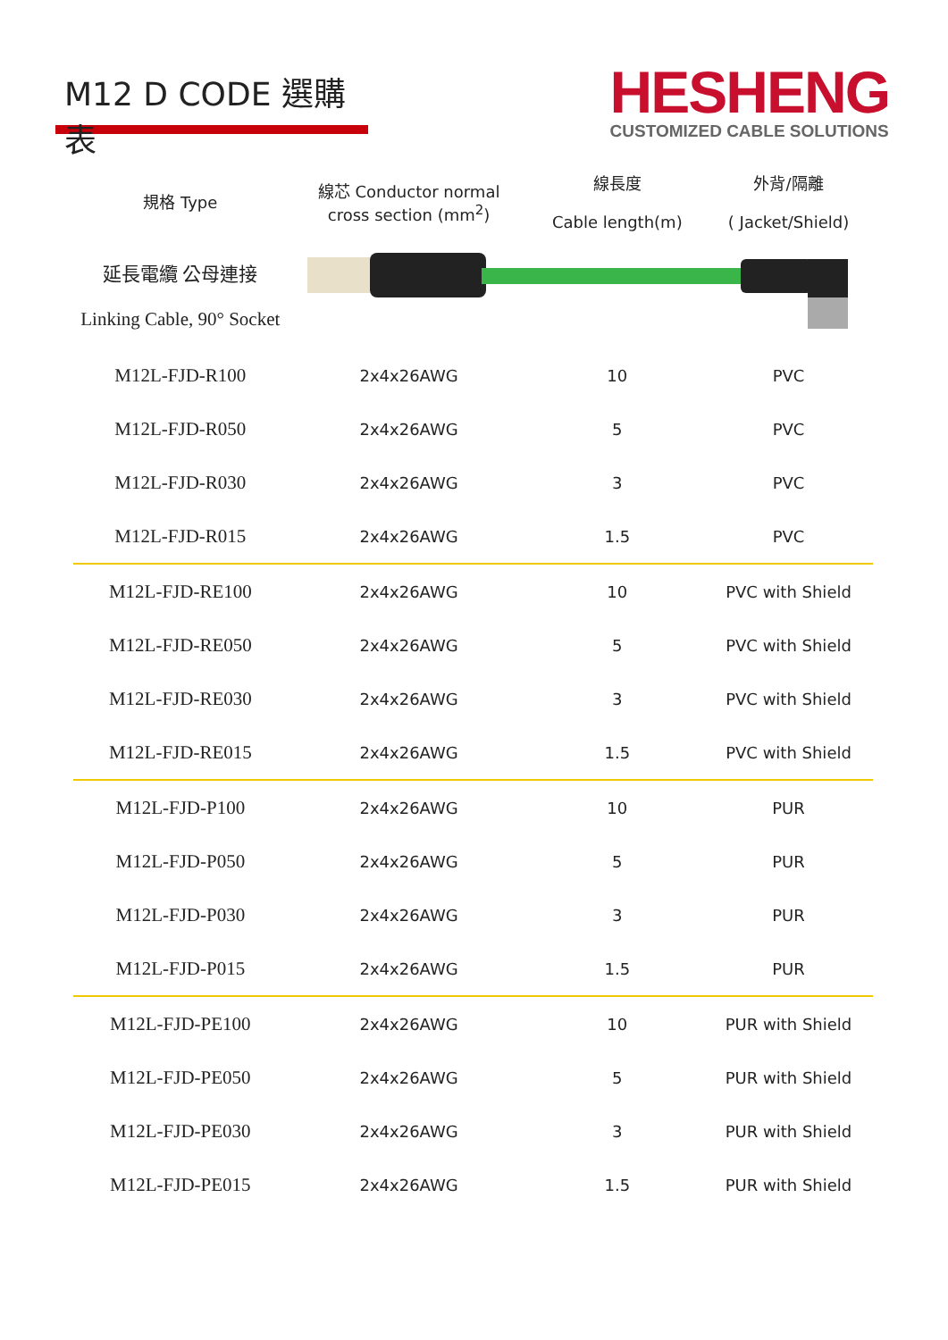M12 D CODE 選購表
HESHENG
CUSTOMIZED CABLE SOLUTIONS
| 規格 Type | 線芯 Conductor normal cross section (mm<sup>2</sup>) | 線長度 Cable length(m) | 外背/隔離 ( Jacket/Shield) |
| --- | --- | --- | --- |
| 延長電纜 公母連接 Linking Cable, 90° Socket | | | |
| M12L-FJD-R100 | 2x4x26AWG | 10 | PVC |
| M12L-FJD-R050 | 2x4x26AWG | 5 | PVC |
| M12L-FJD-R030 | 2x4x26AWG | 3 | PVC |
| M12L-FJD-R015 | 2x4x26AWG | 1.5 | PVC |
| M12L-FJD-RE100 | 2x4x26AWG | 10 | PVC with Shield |
| M12L-FJD-RE050 | 2x4x26AWG | 5 | PVC with Shield |
| M12L-FJD-RE030 | 2x4x26AWG | 3 | PVC with Shield |
| M12L-FJD-RE015 | 2x4x26AWG | 1.5 | PVC with Shield |
| M12L-FJD-P100 | 2x4x26AWG | 10 | PUR |
| M12L-FJD-P050 | 2x4x26AWG | 5 | PUR |
| M12L-FJD-P030 | 2x4x26AWG | 3 | PUR |
| M12L-FJD-P015 | 2x4x26AWG | 1.5 | PUR |
| M12L-FJD-PE100 | 2x4x26AWG | 10 | PUR with Shield |
| M12L-FJD-PE050 | 2x4x26AWG | 5 | PUR with Shield |
| M12L-FJD-PE030 | 2x4x26AWG | 3 | PUR with Shield |
| M12L-FJD-PE015 | 2x4x26AWG | 1.5 | PUR with Shield |